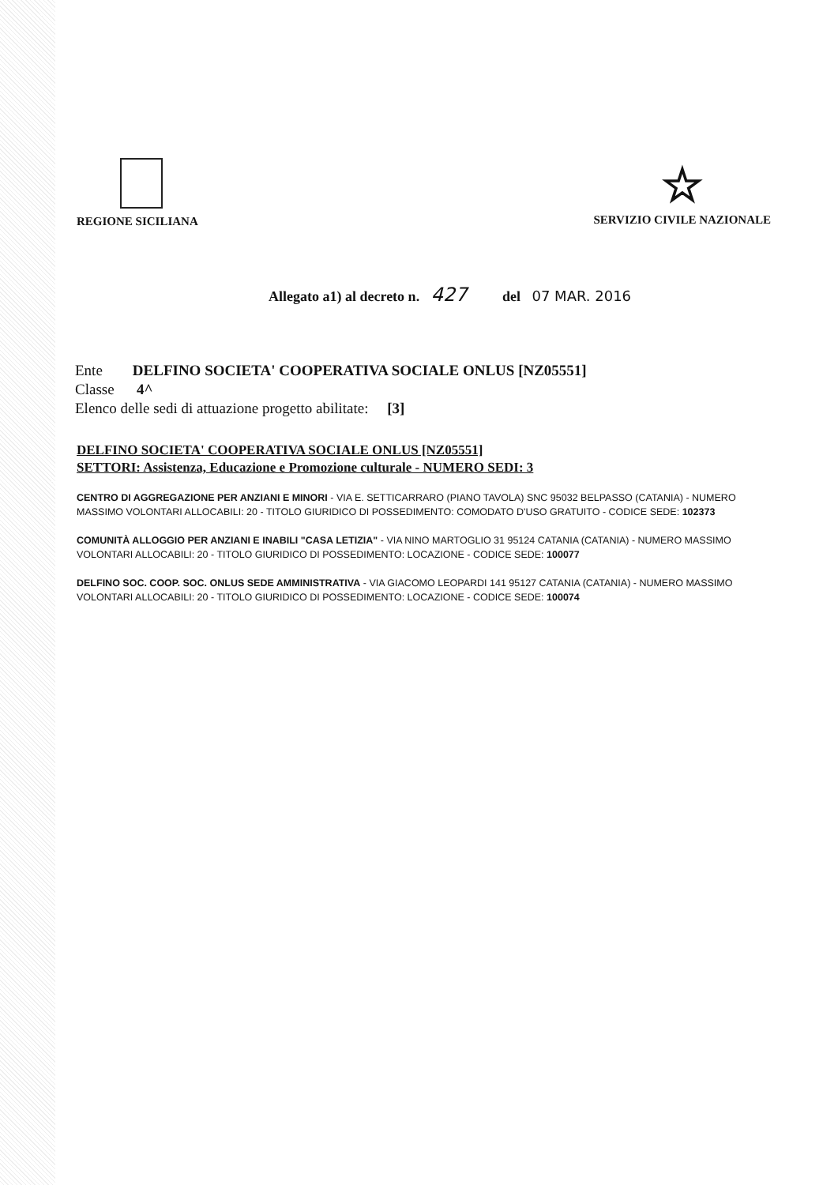REGIONE SICILIANA
☆
SERVIZIO CIVILE NAZIONALE
Allegato a1) al decreto n. 427 del 07 MAR. 2016
Ente DELFINO SOCIETA' COOPERATIVA SOCIALE ONLUS [NZ05551]
Classe 4^
Elenco delle sedi di attuazione progetto abilitate: [3]
DELFINO SOCIETA' COOPERATIVA SOCIALE ONLUS [NZ05551]
SETTORI: Assistenza, Educazione e Promozione culturale - NUMERO SEDI: 3
CENTRO DI AGGREGAZIONE PER ANZIANI E MINORI - VIA E. SETTICARRARO (PIANO TAVOLA) SNC 95032 BELPASSO (CATANIA) - NUMERO MASSIMO VOLONTARI ALLOCABILI: 20 - TITOLO GIURIDICO DI POSSEDIMENTO: COMODATO D'USO GRATUITO - CODICE SEDE: 102373
COMUNITÀ ALLOGGIO PER ANZIANI E INABILI "CASA LETIZIA" - VIA NINO MARTOGLIO 31 95124 CATANIA (CATANIA) - NUMERO MASSIMO VOLONTARI ALLOCABILI: 20 - TITOLO GIURIDICO DI POSSEDIMENTO: LOCAZIONE - CODICE SEDE: 100077
DELFINO SOC. COOP. SOC. ONLUS SEDE AMMINISTRATIVA - VIA GIACOMO LEOPARDI 141 95127 CATANIA (CATANIA) - NUMERO MASSIMO VOLONTARI ALLOCABILI: 20 - TITOLO GIURIDICO DI POSSEDIMENTO: LOCAZIONE - CODICE SEDE: 100074